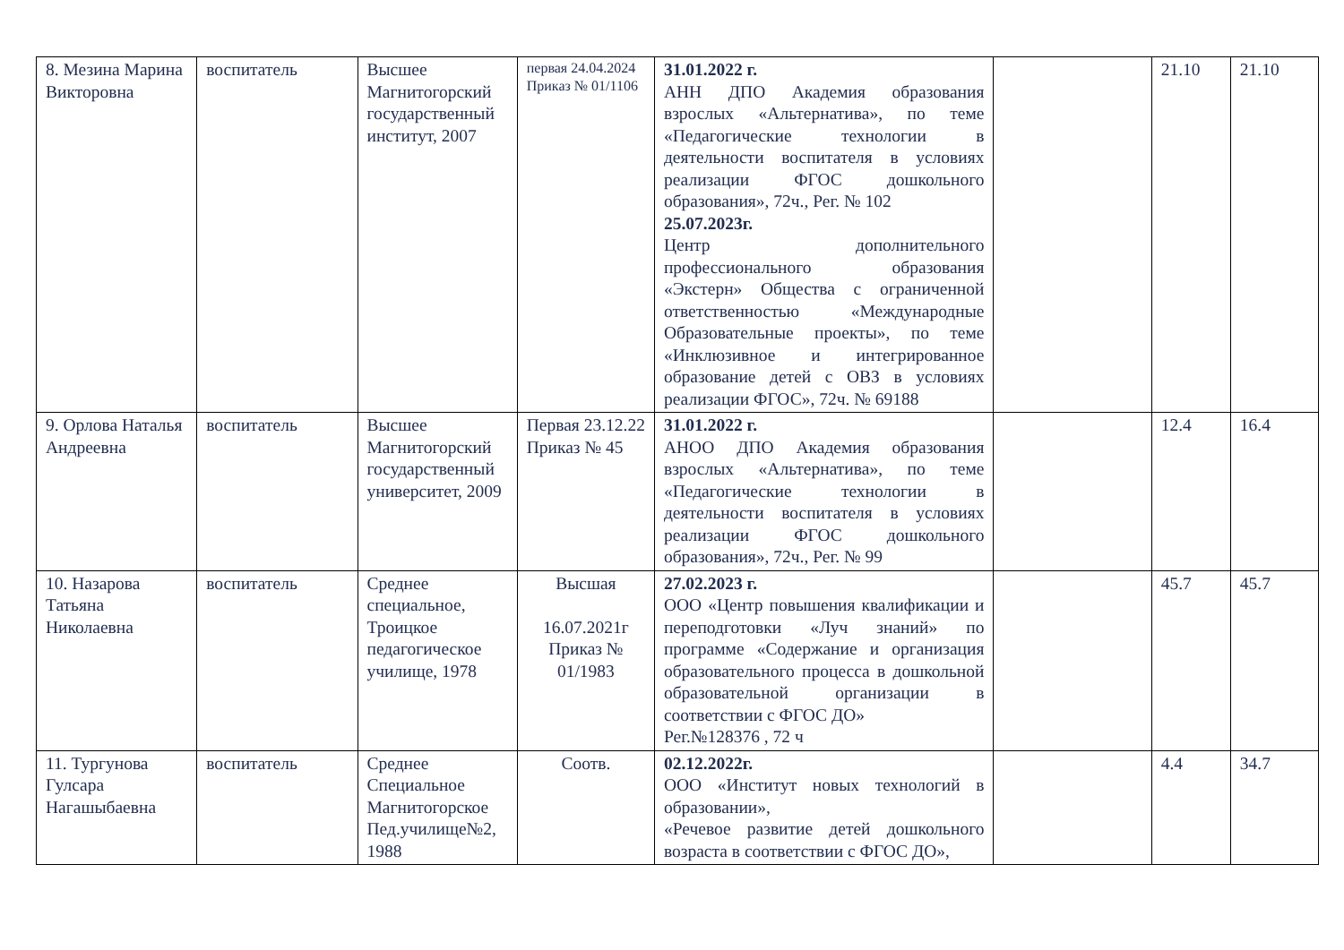| 8. Мезина Марина Викторовна | воспитатель | Высшее Магнитогорский государственный институт, 2007 | первая 24.04.2024 Приказ № 01/1106 | 31.01.2022 г. АНН ДПО Академия образования взрослых «Альтернатива», по теме «Педагогические технологии в деятельности воспитателя в условиях реализации ФГОС дошкольного образования», 72ч., Рег. № 102 25.07.2023г. Центр дополнительного профессионального образования «Экстерн» Общества с ограниченной ответственностью «Международные Образовательные проекты», по теме «Инклюзивное и интегрированное образование детей с ОВЗ в условиях реализации ФГОС», 72ч. № 69188 | | 21.10 | 21.10 |
| 9. Орлова Наталья Андреевна | воспитатель | Высшее Магнитогорский государственный университет, 2009 | Первая 23.12.22 Приказ № 45 | 31.01.2022 г. АНОО ДПО Академия образования взрослых «Альтернатива», по теме «Педагогические технологии в деятельности воспитателя в условиях реализации ФГОС дошкольного образования», 72ч., Рег. № 99 | | 12.4 | 16.4 |
| 10. Назарова Татьяна Николаевна | воспитатель | Среднее специальное, Троицкое педагогическое училище, 1978 | Высшая 16.07.2021г Приказ № 01/1983 | 27.02.2023 г. ООО «Центр повышения квалификации и переподготовки «Луч знаний» по программе «Содержание и организация образовательного процесса в дошкольной образовательной организации в соответствии с ФГОС ДО» Рег.№128376 , 72 ч | | 45.7 | 45.7 |
| 11. Тургунова Гулсара Нагашыбаевна | воспитатель | Среднее Специальное Магнитогорское Пед.училище№2, 1988 | Соотв. | 02.12.2022г. ООО «Институт новых технологий в образовании», «Речевое развитие детей дошкольного возраста в соответствии с ФГОС ДО», | | 4.4 | 34.7 |